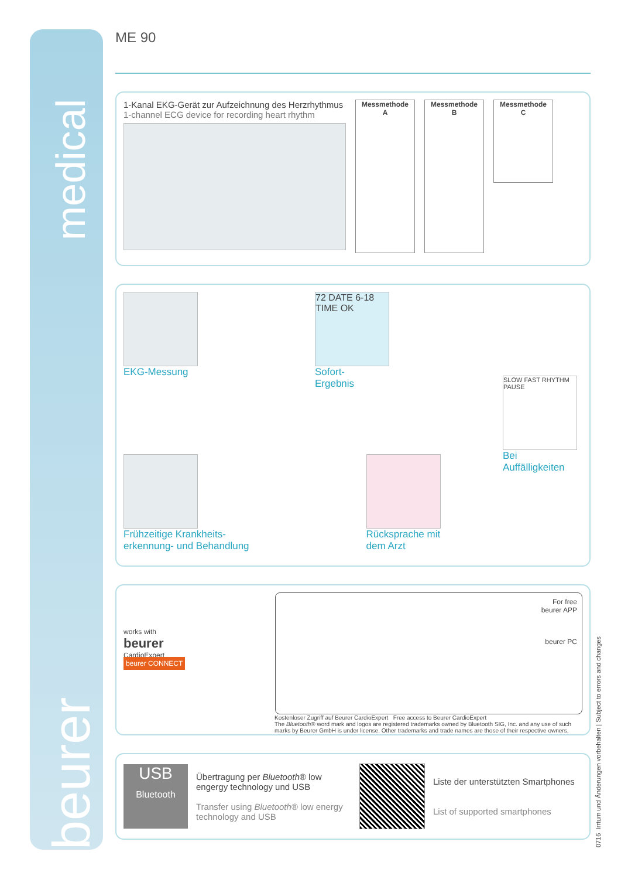medical
beurer
ME 90
1-Kanal EKG-Gerät zur Aufzeichnung des Herzrhythmus
1-channel ECG device for recording heart rhythm
Messmethode
A
Messmethode
B
Messmethode
C
EKG-Messung
72 DATE 6-18 TIME OK
Sofort-
Ergebnis
SLOW FAST RHYTHM PAUSE
Bei
Auffälligkeiten
Frühzeitige Krankheits-
erkennung- und Behandlung
Rücksprache mit
dem Arzt
works with
beurer
CardioExpert
beurer CONNECT
For free
beurer APP
beurer PC
Kostenloser Zugriff auf Beurer CardioExpert Free access to Beurer CardioExpert
The Bluetooth® word mark and logos are registered trademarks owned by Bluetooth SIG, Inc. and any use of such marks by Beurer GmbH is under license. Other trademarks and trade names are those of their respective owners.
USB
Bluetooth
Übertragung per Bluetooth® low engergy technology und USB
Transfer using Bluetooth® low energy technology and USB
Liste der unterstützten Smartphones
List of supported smartphones
0716 Irrtum und Änderungen vorbehalten | Subject to errors and changes